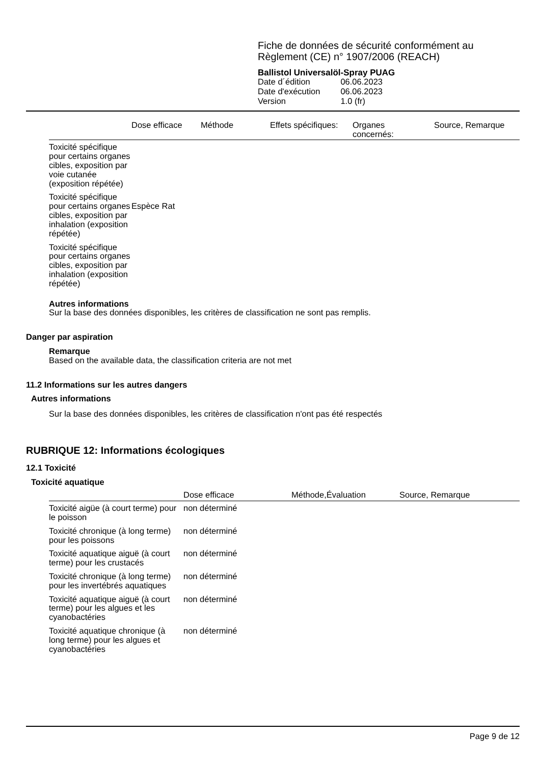Fiche de données de sécurité conformément au
Règlement (CE) n° 1907/2006 (REACH)
Ballistol Universalöl-Spray PUAG
| Date d´édition | 06.06.2023 |
| Date d'exécution | 06.06.2023 |
| Version | 1.0 (fr) |
| | Dose efficace | Méthode | Effets spécifiques: | Organes concernés: | Source, Remarque |
| --- | --- | --- | --- | --- | --- |
| Toxicité spécifique pour certains organes cibles, exposition par voie cutanée (exposition répétée) | | | | | |
| Toxicité spécifique pour certains organes cibles, exposition par inhalation (exposition répétée) | Espèce Rat | | | | |
| Toxicité spécifique pour certains organes cibles, exposition par inhalation (exposition répétée) | | | | | |
Autres informations
Sur la base des données disponibles, les critères de classification ne sont pas remplis.
Danger par aspiration
Remarque
Based on the available data, the classification criteria are not met
11.2 Informations sur les autres dangers
Autres informations
Sur la base des données disponibles, les critères de classification n'ont pas été respectés
RUBRIQUE 12: Informations écologiques
12.1 Toxicité
Toxicité aquatique
| | Dose efficace | Méthode,Évaluation | Source, Remarque |
| --- | --- | --- | --- |
| Toxicité aigüe (à court terme) pour le poisson | non déterminé | | |
| Toxicité chronique (à long terme) pour les poissons | non déterminé | | |
| Toxicité aquatique aiguë (à court terme) pour les crustacés | non déterminé | | |
| Toxicité chronique (à long terme) pour les invertébrés aquatiques | non déterminé | | |
| Toxicité aquatique aiguë (à court terme) pour les algues et les cyanobactéries | non déterminé | | |
| Toxicité aquatique chronique (à long terme) pour les algues et cyanobactéries | non déterminé | | |
Page 9 de 12